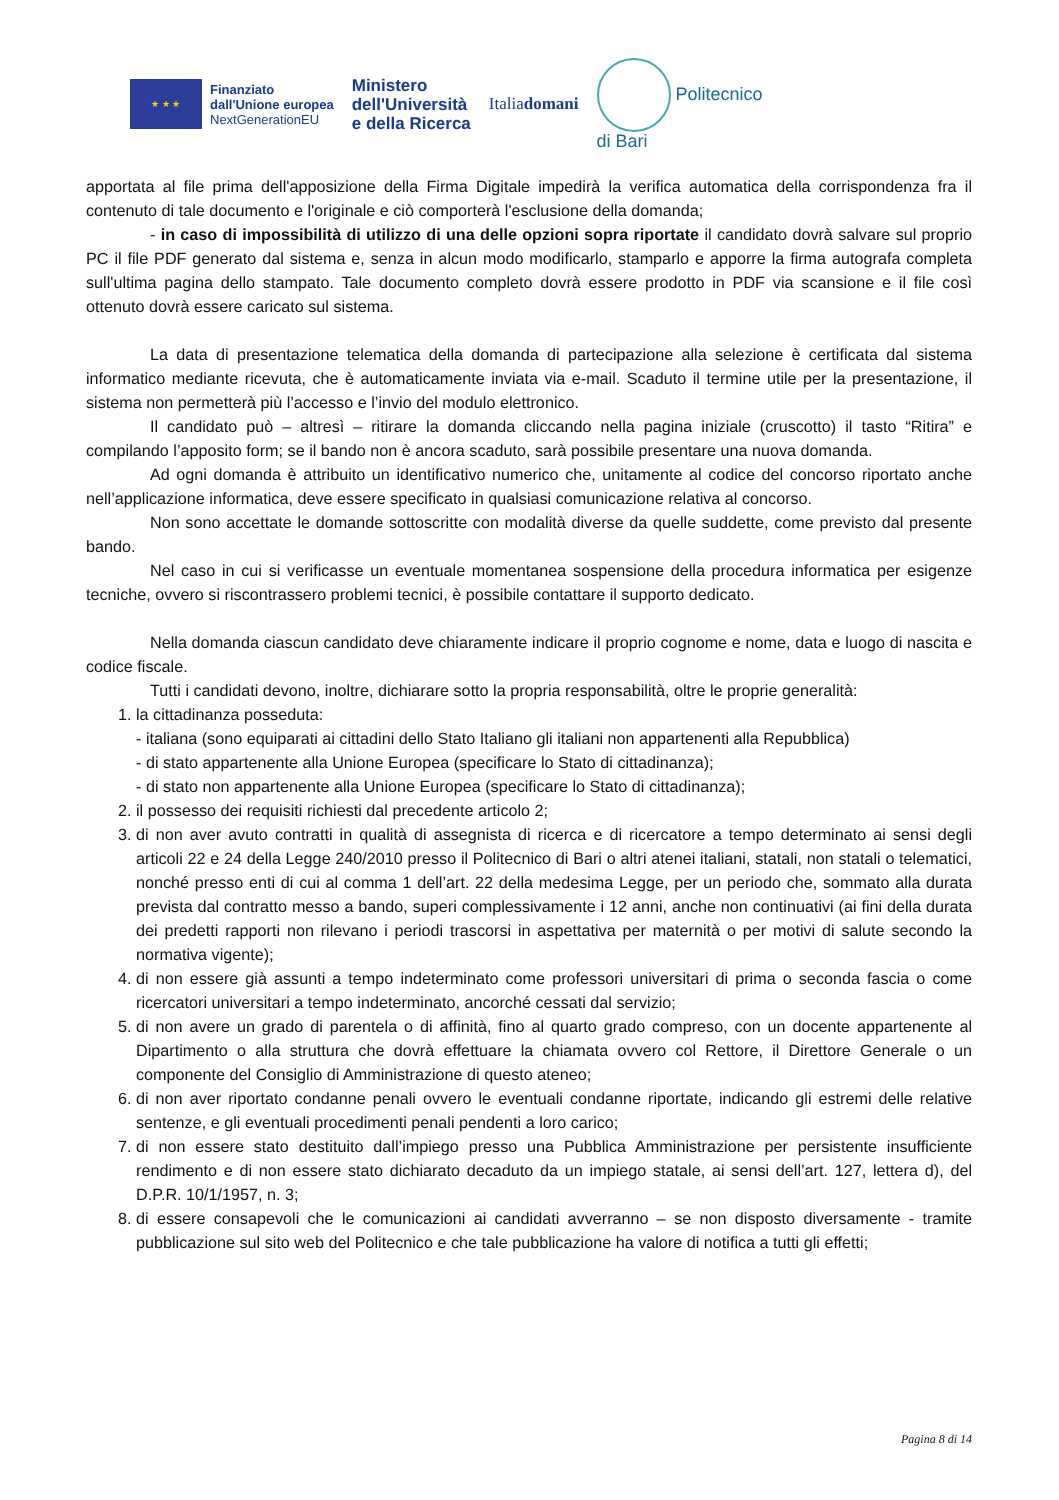★ ★ ★
Finanziato
dall'Unione europea
NextGenerationEU
Ministero
dell'Università
e della Ricerca
Italiadomani
Politecnico
di Bari
apportata al file prima dell'apposizione della Firma Digitale impedirà la verifica automatica della corrispondenza fra il contenuto di tale documento e l'originale e ciò comporterà l'esclusione della domanda;
- in caso di impossibilità di utilizzo di una delle opzioni sopra riportate il candidato dovrà salvare sul proprio PC il file PDF generato dal sistema e, senza in alcun modo modificarlo, stamparlo e apporre la firma autografa completa sull'ultima pagina dello stampato. Tale documento completo dovrà essere prodotto in PDF via scansione e il file così ottenuto dovrà essere caricato sul sistema.
La data di presentazione telematica della domanda di partecipazione alla selezione è certificata dal sistema informatico mediante ricevuta, che è automaticamente inviata via e-mail. Scaduto il termine utile per la presentazione, il sistema non permetterà più l’accesso e l’invio del modulo elettronico.
Il candidato può – altresì – ritirare la domanda cliccando nella pagina iniziale (cruscotto) il tasto “Ritira” e compilando l’apposito form; se il bando non è ancora scaduto, sarà possibile presentare una nuova domanda.
Ad ogni domanda è attribuito un identificativo numerico che, unitamente al codice del concorso riportato anche nell’applicazione informatica, deve essere specificato in qualsiasi comunicazione relativa al concorso.
Non sono accettate le domande sottoscritte con modalità diverse da quelle suddette, come previsto dal presente bando.
Nel caso in cui si verificasse un eventuale momentanea sospensione della procedura informatica per esigenze tecniche, ovvero si riscontrassero problemi tecnici, è possibile contattare il supporto dedicato.
Nella domanda ciascun candidato deve chiaramente indicare il proprio cognome e nome, data e luogo di nascita e codice fiscale.
Tutti i candidati devono, inoltre, dichiarare sotto la propria responsabilità, oltre le proprie generalità:
1. la cittadinanza posseduta:
- italiana (sono equiparati ai cittadini dello Stato Italiano gli italiani non appartenenti alla Repubblica)
- di stato appartenente alla Unione Europea (specificare lo Stato di cittadinanza);
- di stato non appartenente alla Unione Europea (specificare lo Stato di cittadinanza);
2. il possesso dei requisiti richiesti dal precedente articolo 2;
3. di non aver avuto contratti in qualità di assegnista di ricerca e di ricercatore a tempo determinato ai sensi degli articoli 22 e 24 della Legge 240/2010 presso il Politecnico di Bari o altri atenei italiani, statali, non statali o telematici, nonché presso enti di cui al comma 1 dell’art. 22 della medesima Legge, per un periodo che, sommato alla durata prevista dal contratto messo a bando, superi complessivamente i 12 anni, anche non continuativi (ai fini della durata dei predetti rapporti non rilevano i periodi trascorsi in aspettativa per maternità o per motivi di salute secondo la normativa vigente);
4. di non essere già assunti a tempo indeterminato come professori universitari di prima o seconda fascia o come ricercatori universitari a tempo indeterminato, ancorché cessati dal servizio;
5. di non avere un grado di parentela o di affinità, fino al quarto grado compreso, con un docente appartenente al Dipartimento o alla struttura che dovrà effettuare la chiamata ovvero col Rettore, il Direttore Generale o un componente del Consiglio di Amministrazione di questo ateneo;
6. di non aver riportato condanne penali ovvero le eventuali condanne riportate, indicando gli estremi delle relative sentenze, e gli eventuali procedimenti penali pendenti a loro carico;
7. di non essere stato destituito dall’impiego presso una Pubblica Amministrazione per persistente insufficiente rendimento e di non essere stato dichiarato decaduto da un impiego statale, ai sensi dell’art. 127, lettera d), del D.P.R. 10/1/1957, n. 3;
8. di essere consapevoli che le comunicazioni ai candidati avverranno – se non disposto diversamente - tramite pubblicazione sul sito web del Politecnico e che tale pubblicazione ha valore di notifica a tutti gli effetti;
Pagina 8 di 14